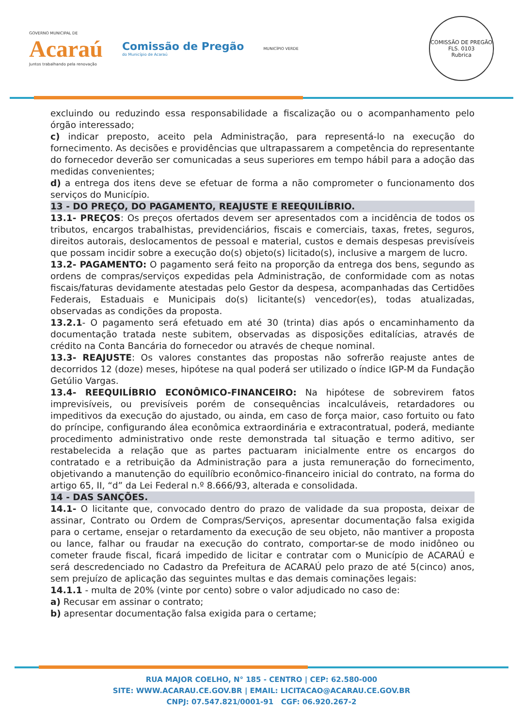GOVERNO MUNICIPAL DE
Acaraú
Juntos trabalhando pela renovação
Comissão de Pregão
do Município de Acaraú
MUNICÍPIO VERDE
COMISSÃO DE PREGÃO
FLS. 0103
Rubrica
excluindo ou reduzindo essa responsabilidade a fiscalização ou o acompanhamento pelo órgão interessado;
c) indicar preposto, aceito pela Administração, para representá-lo na execução do fornecimento. As decisões e providências que ultrapassarem a competência do representante do fornecedor deverão ser comunicadas a seus superiores em tempo hábil para a adoção das medidas convenientes;
d) a entrega dos itens deve se efetuar de forma a não comprometer o funcionamento dos serviços do Município.
13 - DO PREÇO, DO PAGAMENTO, REAJUSTE E REEQUILÍBRIO.
13.1- PREÇOS: Os preços ofertados devem ser apresentados com a incidência de todos os tributos, encargos trabalhistas, previdenciários, fiscais e comerciais, taxas, fretes, seguros, direitos autorais, deslocamentos de pessoal e material, custos e demais despesas previsíveis que possam incidir sobre a execução do(s) objeto(s) licitado(s), inclusive a margem de lucro.
13.2- PAGAMENTO: O pagamento será feito na proporção da entrega dos bens, segundo as ordens de compras/serviços expedidas pela Administração, de conformidade com as notas fiscais/faturas devidamente atestadas pelo Gestor da despesa, acompanhadas das Certidões Federais, Estaduais e Municipais do(s) licitante(s) vencedor(es), todas atualizadas, observadas as condições da proposta.
13.2.1- O pagamento será efetuado em até 30 (trinta) dias após o encaminhamento da documentação tratada neste subitem, observadas as disposições editalícias, através de crédito na Conta Bancária do fornecedor ou através de cheque nominal.
13.3- REAJUSTE: Os valores constantes das propostas não sofrerão reajuste antes de decorridos 12 (doze) meses, hipótese na qual poderá ser utilizado o índice IGP-M da Fundação Getúlio Vargas.
13.4- REEQUILÍBRIO ECONÔMICO-FINANCEIRO: Na hipótese de sobrevirem fatos imprevisíveis, ou previsíveis porém de consequências incalculáveis, retardadores ou impeditivos da execução do ajustado, ou ainda, em caso de força maior, caso fortuito ou fato do príncipe, configurando álea econômica extraordinária e extracontratual, poderá, mediante procedimento administrativo onde reste demonstrada tal situação e termo aditivo, ser restabelecida a relação que as partes pactuaram inicialmente entre os encargos do contratado e a retribuição da Administração para a justa remuneração do fornecimento, objetivando a manutenção do equilíbrio econômico-financeiro inicial do contrato, na forma do artigo 65, II, “d” da Lei Federal n.º 8.666/93, alterada e consolidada.
14 - DAS SANÇÕES.
14.1- O licitante que, convocado dentro do prazo de validade da sua proposta, deixar de assinar, Contrato ou Ordem de Compras/Serviços, apresentar documentação falsa exigida para o certame, ensejar o retardamento da execução de seu objeto, não mantiver a proposta ou lance, falhar ou fraudar na execução do contrato, comportar-se de modo inidôneo ou cometer fraude fiscal, ficará impedido de licitar e contratar com o Município de ACARAÚ e será descredenciado no Cadastro da Prefeitura de ACARAÚ pelo prazo de até 5(cinco) anos, sem prejuízo de aplicação das seguintes multas e das demais cominações legais:
14.1.1 - multa de 20% (vinte por cento) sobre o valor adjudicado no caso de:
a) Recusar em assinar o contrato;
b) apresentar documentação falsa exigida para o certame;
RUA MAJOR COELHO, N° 185 - CENTRO | CEP: 62.580-000
SITE: WWW.ACARAU.CE.GOV.BR | EMAIL: LICITACAO@ACARAU.CE.GOV.BR
CNPJ: 07.547.821/0001-91 CGF: 06.920.267-2